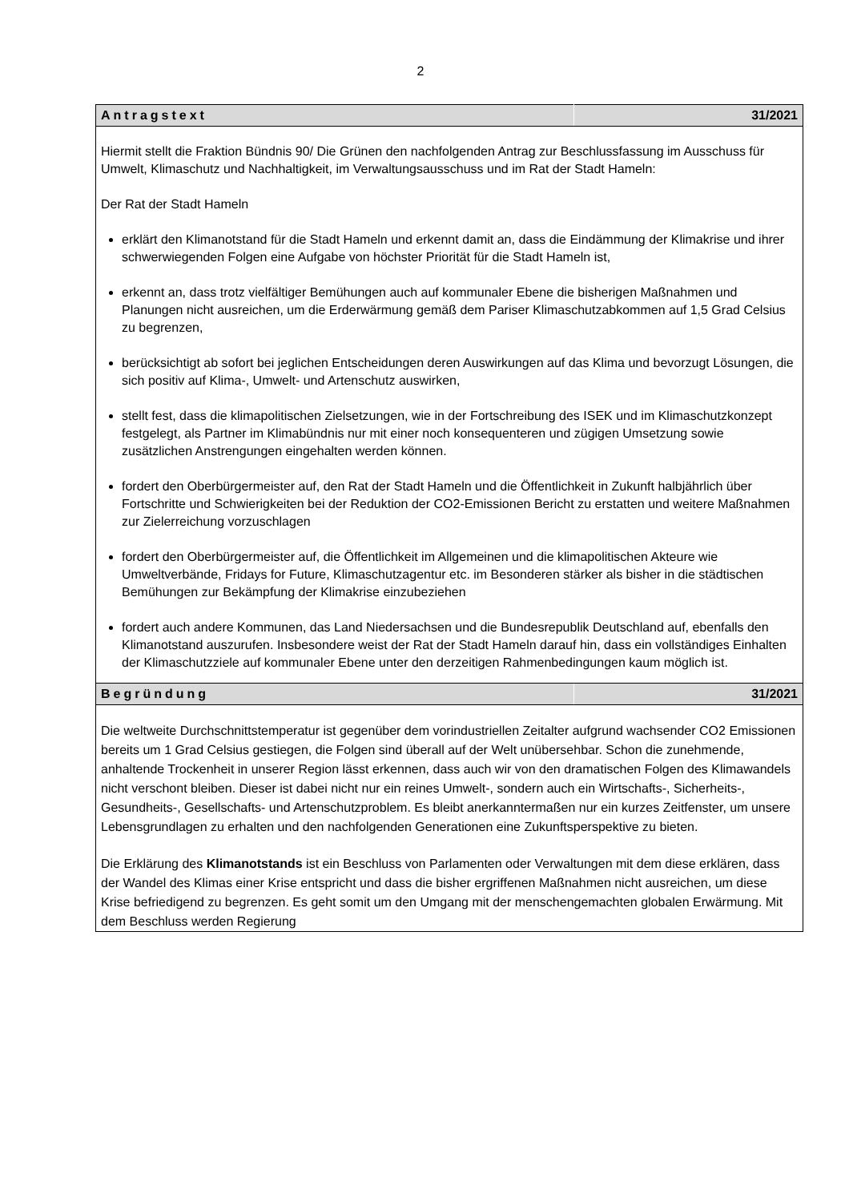2
| Antragstext | 31/2021 |
| Hiermit stellt die Fraktion Bündnis 90/ Die Grünen den nachfolgenden Antrag zur Beschlussfassung im Ausschuss für Umwelt, Klimaschutz und Nachhaltigkeit, im Verwaltungsausschuss und im Rat der Stadt Hameln: Der Rat der Stadt Hameln erklärt den Klimanotstand für die Stadt Hameln und erkennt damit an, dass die Eindämmung der Klimakrise und ihrer schwerwiegenden Folgen eine Aufgabe von höchster Priorität für die Stadt Hameln ist, erkennt an, dass trotz vielfältiger Bemühungen auch auf kommunaler Ebene die bisherigen Maßnahmen und Planungen nicht ausreichen, um die Erderwärmung gemäß dem Pariser Klimaschutzabkommen auf 1,5 Grad Celsius zu begrenzen, berücksichtigt ab sofort bei jeglichen Entscheidungen deren Auswirkungen auf das Klima und bevorzugt Lösungen, die sich positiv auf Klima-, Umwelt- und Artenschutz auswirken, stellt fest, dass die klimapolitischen Zielsetzungen, wie in der Fortschreibung des ISEK und im Klimaschutzkonzept festgelegt, als Partner im Klimabündnis nur mit einer noch konsequenteren und zügigen Umsetzung sowie zusätzlichen Anstrengungen eingehalten werden können. fordert den Oberbürgermeister auf, den Rat der Stadt Hameln und die Öffentlichkeit in Zukunft halbjährlich über Fortschritte und Schwierigkeiten bei der Reduktion der CO2-Emissionen Bericht zu erstatten und weitere Maßnahmen zur Zielerreichung vorzuschlagen fordert den Oberbürgermeister auf, die Öffentlichkeit im Allgemeinen und die klimapolitischen Akteure wie Umweltverbände, Fridays for Future, Klimaschutzagentur etc. im Besonderen stärker als bisher in die städtischen Bemühungen zur Bekämpfung der Klimakrise einzubeziehen fordert auch andere Kommunen, das Land Niedersachsen und die Bundesrepublik Deutschland auf, ebenfalls den Klimanotstand auszurufen. Insbesondere weist der Rat der Stadt Hameln darauf hin, dass ein vollständiges Einhalten der Klimaschutzziele auf kommunaler Ebene unter den derzeitigen Rahmenbedingungen kaum möglich ist. | |
| Begründung | 31/2021 |
| Die weltweite Durchschnittstemperatur ist gegenüber dem vorindustriellen Zeitalter aufgrund wachsender CO2 Emissionen bereits um 1 Grad Celsius gestiegen, die Folgen sind überall auf der Welt unübersehbar. Schon die zunehmende, anhaltende Trockenheit in unserer Region lässt erkennen, dass auch wir von den dramatischen Folgen des Klimawandels nicht verschont bleiben. Dieser ist dabei nicht nur ein reines Umwelt-, sondern auch ein Wirtschafts-, Sicherheits-, Gesundheits-, Gesellschafts- und Artenschutzproblem. Es bleibt anerkanntermaßen nur ein kurzes Zeitfenster, um unsere Lebensgrundlagen zu erhalten und den nachfolgenden Generationen eine Zukunftsperspektive zu bieten. Die Erklärung des Klimanotstands ist ein Beschluss von Parlamenten oder Verwaltungen mit dem diese erklären, dass der Wandel des Klimas einer Krise entspricht und dass die bisher ergriffenen Maßnahmen nicht ausreichen, um diese Krise befriedigend zu begrenzen. Es geht somit um den Umgang mit der menschengemachten globalen Erwärmung. Mit dem Beschluss werden Regierung | |